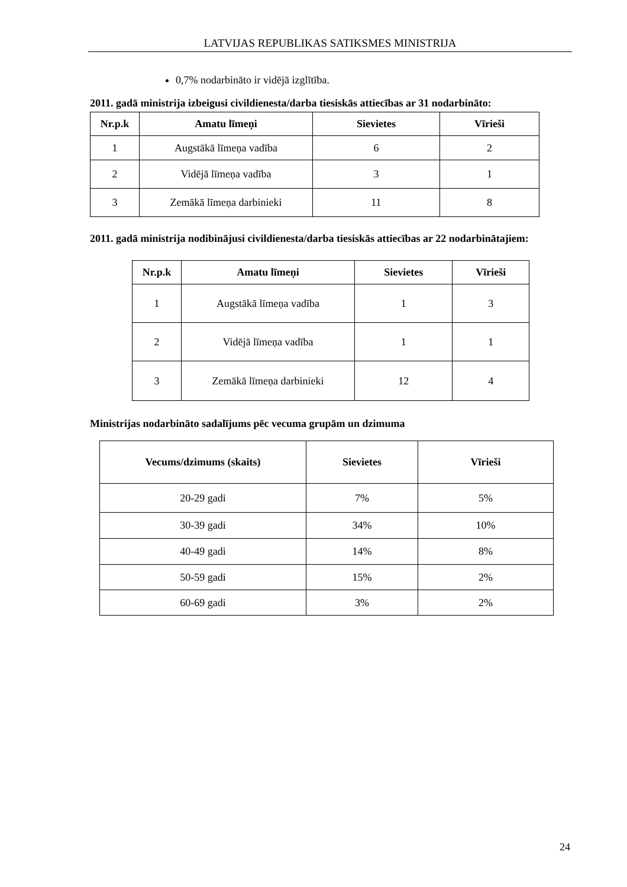LATVIJAS REPUBLIKAS SATIKSMES MINISTRIJA
0,7% nodarbināto ir vidējā izglītība.
2011. gadā ministrija izbeigusi civildienesta/darba tiesiskās attiecības ar 31 nodarbināto:
| Nr.p.k | Amatu līmeņi | Sievietes | Vīrieši |
| --- | --- | --- | --- |
| 1 | Augstākā līmeņa vadība | 6 | 2 |
| 2 | Vidējā līmeņa vadība | 3 | 1 |
| 3 | Zemākā līmeņa darbinieki | 11 | 8 |
2011. gadā ministrija nodibinājusi civildienesta/darba tiesiskās attiecības ar 22 nodarbinātajiem:
| Nr.p.k | Amatu līmeņi | Sievietes | Vīrieši |
| --- | --- | --- | --- |
| 1 | Augstākā līmeņa vadība | 1 | 3 |
| 2 | Vidējā līmeņa vadība | 1 | 1 |
| 3 | Zemākā līmeņa darbinieki | 12 | 4 |
Ministrijas nodarbināto sadalījums pēc vecuma grupām un dzimuma
| Vecums/dzimums (skaits) | Sievietes | Vīrieši |
| --- | --- | --- |
| 20-29 gadi | 7% | 5% |
| 30-39 gadi | 34% | 10% |
| 40-49 gadi | 14% | 8% |
| 50-59 gadi | 15% | 2% |
| 60-69 gadi | 3% | 2% |
24